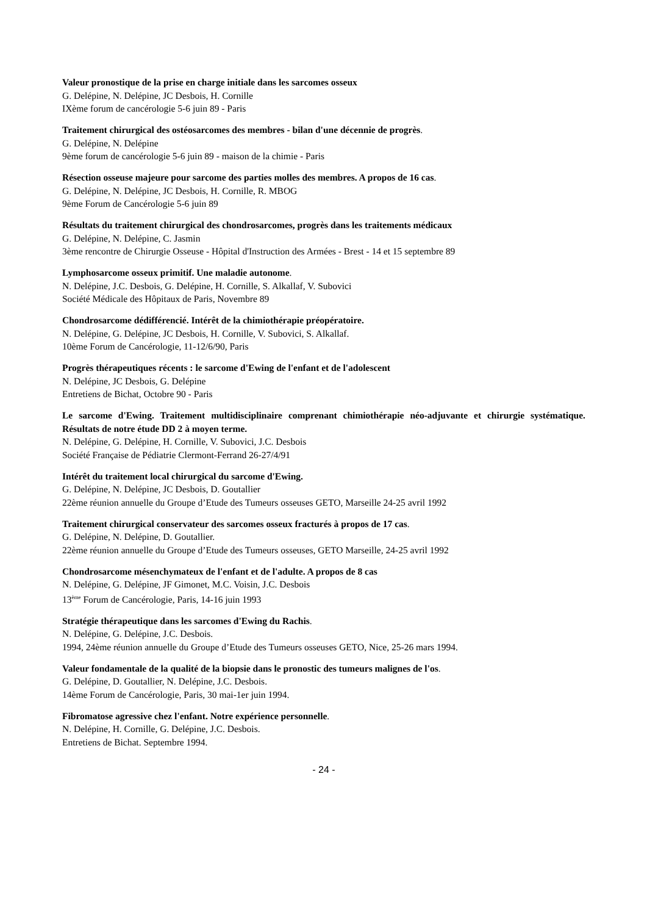Valeur pronostique de la prise en charge initiale dans les sarcomes osseux
G. Delépine, N. Delépine, JC Desbois, H. Cornille
IXème forum de cancérologie 5-6 juin 89 - Paris
Traitement chirurgical des ostéosarcomes des membres - bilan d'une décennie de progrès.
G. Delépine, N. Delépine
9ème forum de cancérologie 5-6 juin 89 - maison de la chimie - Paris
Résection osseuse majeure pour sarcome des parties molles des membres. A propos de 16 cas.
G. Delépine, N. Delépine, JC Desbois, H. Cornille, R. MBOG
9ème Forum de Cancérologie 5-6 juin 89
Résultats du traitement chirurgical des chondrosarcomes, progrès dans les traitements médicaux
G. Delépine, N. Delépine, C. Jasmin
3ème rencontre de Chirurgie Osseuse - Hôpital d'Instruction des Armées - Brest - 14 et 15 septembre 89
Lymphosarcome osseux primitif. Une maladie autonome.
N. Delépine, J.C. Desbois, G. Delépine, H. Cornille, S. Alkallaf, V. Subovici
Société Médicale des Hôpitaux de Paris, Novembre 89
Chondrosarcome dédifférencié. Intérêt de la chimiothérapie préopératoire.
N. Delépine, G. Delépine, JC Desbois, H. Cornille, V. Subovici, S. Alkallaf.
10ème Forum de Cancérologie, 11-12/6/90, Paris
Progrès thérapeutiques récents : le sarcome d'Ewing de l'enfant et de l'adolescent
N. Delépine, JC Desbois, G. Delépine
Entretiens de Bichat, Octobre 90 - Paris
Le sarcome d'Ewing. Traitement multidisciplinaire comprenant chimiothérapie néo-adjuvante et chirurgie systématique. Résultats de notre étude DD 2 à moyen terme.
N. Delépine, G. Delépine, H. Cornille, V. Subovici, J.C. Desbois
Société Française de Pédiatrie Clermont-Ferrand 26-27/4/91
Intérêt du traitement local chirurgical du sarcome d'Ewing.
G. Delépine, N. Delépine, JC Desbois, D. Goutallier
22ème réunion annuelle du Groupe d’Etude des Tumeurs osseuses GETO, Marseille 24-25 avril 1992
Traitement chirurgical conservateur des sarcomes osseux fracturés à propos de 17 cas.
G. Delépine, N. Delépine, D. Goutallier.
22ème réunion annuelle du Groupe d’Etude des Tumeurs osseuses, GETO Marseille, 24-25 avril 1992
Chondrosarcome mésenchymateux de l'enfant et de l'adulte. A propos de 8 cas
N. Delépine, G. Delépine, JF Gimonet, M.C. Voisin, J.C. Desbois
13<sup>ème</sup> Forum de Cancérologie, Paris, 14-16 juin 1993
Stratégie thérapeutique dans les sarcomes d'Ewing du Rachis.
N. Delépine, G. Delépine, J.C. Desbois.
1994, 24ème réunion annuelle du Groupe d’Etude des Tumeurs osseuses GETO, Nice, 25-26 mars 1994.
Valeur fondamentale de la qualité de la biopsie dans le pronostic des tumeurs malignes de l'os.
G. Delépine, D. Goutallier, N. Delépine, J.C. Desbois.
14ème Forum de Cancérologie, Paris, 30 mai-1er juin 1994.
Fibromatose agressive chez l'enfant. Notre expérience personnelle.
N. Delépine, H. Cornille, G. Delépine, J.C. Desbois.
Entretiens de Bichat. Septembre 1994.
- 24 -